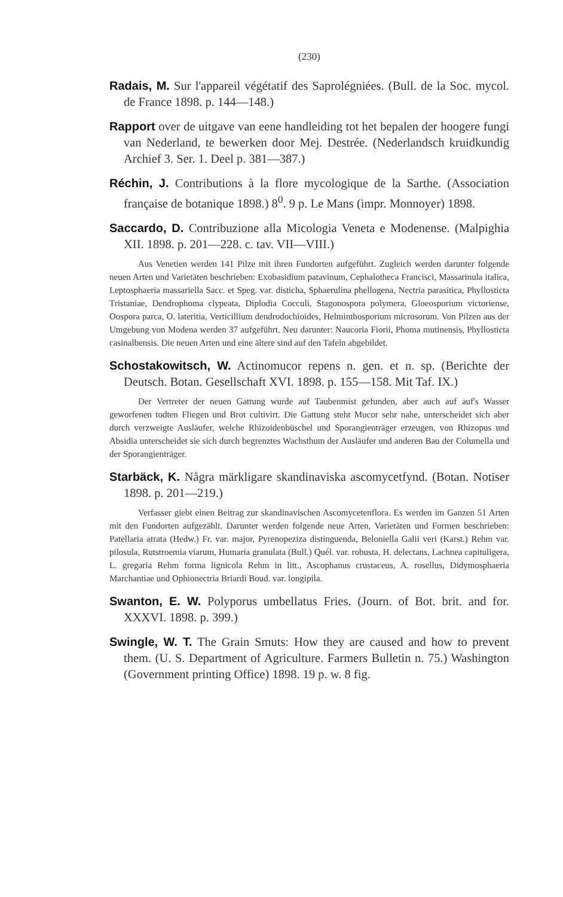(230)
Radais, M. Sur l'appareil végétatif des Saprolégniées. (Bull. de la Soc. mycol. de France 1898. p. 144—148.)
Rapport over de uitgave van eene handleiding tot het bepalen der hoogere fungi van Nederland, te bewerken door Mej. Destrée. (Nederlandsch kruidkundig Archief 3. Ser. 1. Deel p. 381—387.)
Réchin, J. Contributions à la flore mycologique de la Sarthe. (Association française de botanique 1898.) 8<sup>0</sup>. 9 p. Le Mans (impr. Monnoyer) 1898.
Saccardo, D. Contribuzione alla Micologia Veneta e Modenense. (Malpighia XII. 1898. p. 201—228. c. tav. VII—VIII.)
Aus Venetien werden 141 Pilze mit ihren Fundorten aufgeführt. Zugleich werden darunter folgende neuen Arten und Varietäten beschrieben: Exobasidium patavinum, Cephalotheca Francisci, Massarinula italica, Leptosphaeria massariella Sacc. et Speg. var. disticha, Sphaerulina phellogena, Nectria parasitica, Phyllosticta Tristaniae, Dendrophoma clypeata, Diplodia Cocculi, Stagonospora polymera, Gloeosporium victoriense, Oospora parca, O. lateritia, Verticillium dendrodochioides, Helminthosporium microsorum. Von Pilzen aus der Umgebung von Modena werden 37 aufgeführt. Neu darunter: Naucoria Fiorii, Phoma mutinensis, Phyllosticta casinalbensis. Die neuen Arten und eine ältere sind auf den Tafeln abgebildet.
Schostakowitsch, W. Actinomucor repens n. gen. et n. sp. (Berichte der Deutsch. Botan. Gesellschaft XVI. 1898. p. 155—158. Mit Taf. IX.)
Der Vertreter der neuen Gattung wurde auf Taubenmist gefunden, aber auch auf auf's Wasser geworfenen todten Fliegen und Brot cultivirt. Die Gattung steht Mucor sehr nahe, unterscheidet sich aber durch verzweigte Ausläufer, welche Rhizoidenbüschel und Sporangienträger erzeugen, von Rhizopus und Absidia unterscheidet sie sich durch begrenztes Wachsthum der Ausläufer und anderen Bau der Columella und der Sporangienträger.
Starbäck, K. Några märkligare skandinaviska ascomycetfynd. (Botan. Notiser 1898. p. 201—219.)
Verfasser giebt einen Beitrag zur skandinavischen Ascomycetenflora. Es werden im Ganzen 51 Arten mit den Fundorten aufgezählt. Darunter werden folgende neue Arten, Varietäten und Formen beschrieben: Patellaria atrata (Hedw.) Fr. var. major, Pyrenopeziza distinguenda, Beloniella Galii veri (Karst.) Rehm var. pilosula, Rutstroemia viarum, Humaria granulata (Bull.) Quél. var. robusta, H. delectans, Lachnea capituligera, L. gregaria Rehm forma lignicola Rehm in litt., Ascophanus crustaceus, A. rosellus, Didymosphaeria Marchantiae und Ophionectria Briardi Boud. var. longipila.
Swanton, E. W. Polyporus umbellatus Fries. (Journ. of Bot. brit. and for. XXXVI. 1898. p. 399.)
Swingle, W. T. The Grain Smuts: How they are caused and how to prevent them. (U. S. Department of Agriculture. Farmers Bulletin n. 75.) Washington (Government printing Office) 1898. 19 p. w. 8 fig.